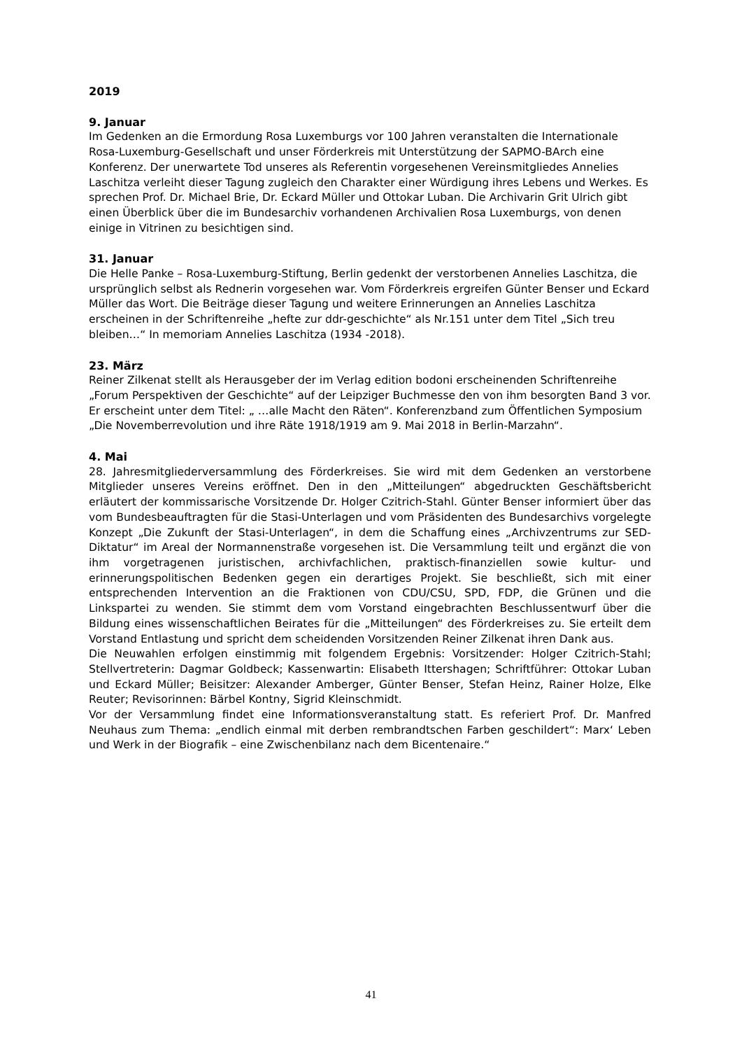2019
9. Januar
Im Gedenken an die Ermordung Rosa Luxemburgs vor 100 Jahren veranstalten die Internationale Rosa-Luxemburg-Gesellschaft und unser Förderkreis mit Unterstützung der SAPMO-BArch eine Konferenz. Der unerwartete Tod unseres als Referentin vorgesehenen Vereinsmitgliedes Annelies Laschitza verleiht dieser Tagung zugleich den Charakter einer Würdigung ihres Lebens und Werkes. Es sprechen Prof. Dr. Michael Brie, Dr. Eckard Müller und Ottokar Luban. Die Archivarin Grit Ulrich gibt einen Überblick über die im Bundesarchiv vorhandenen Archivalien Rosa Luxemburgs, von denen einige in Vitrinen zu besichtigen sind.
31. Januar
Die Helle Panke – Rosa-Luxemburg-Stiftung, Berlin gedenkt der verstorbenen Annelies Laschitza, die ursprünglich selbst als Rednerin vorgesehen war. Vom Förderkreis ergreifen Günter Benser und Eckard Müller das Wort. Die Beiträge dieser Tagung und weitere Erinnerungen an Annelies Laschitza erscheinen in der Schriftenreihe „hefte zur ddr-geschichte“ als Nr.151 unter dem Titel „Sich treu bleiben…“ In memoriam Annelies Laschitza (1934 -2018).
23. März
Reiner Zilkenat stellt als Herausgeber der im Verlag edition bodoni erscheinenden Schriftenreihe „Forum Perspektiven der Geschichte“ auf der Leipziger Buchmesse den von ihm besorgten Band 3 vor. Er erscheint unter dem Titel: „ …alle Macht den Räten“. Konferenzband zum Öffentlichen Symposium „Die Novemberrevolution und ihre Räte 1918/1919 am 9. Mai 2018 in Berlin-Marzahn“.
4. Mai
28. Jahresmitgliederversammlung des Förderkreises. Sie wird mit dem Gedenken an verstorbene Mitglieder unseres Vereins eröffnet. Den in den „Mitteilungen“ abgedruckten Geschäftsbericht erläutert der kommissarische Vorsitzende Dr. Holger Czitrich-Stahl. Günter Benser informiert über das vom Bundesbeauftragten für die Stasi-Unterlagen und vom Präsidenten des Bundesarchivs vorgelegte Konzept „Die Zukunft der Stasi-Unterlagen“, in dem die Schaffung eines „Archivzentrums zur SED-Diktatur“ im Areal der Normannenstraße vorgesehen ist. Die Versammlung teilt und ergänzt die von ihm vorgetragenen juristischen, archivfachlichen, praktisch-finanziellen sowie kultur- und erinnerungspolitischen Bedenken gegen ein derartiges Projekt. Sie beschließt, sich mit einer entsprechenden Intervention an die Fraktionen von CDU/CSU, SPD, FDP, die Grünen und die Linkspartei zu wenden. Sie stimmt dem vom Vorstand eingebrachten Beschlussentwurf über die Bildung eines wissenschaftlichen Beirates für die „Mitteilungen“ des Förderkreises zu. Sie erteilt dem Vorstand Entlastung und spricht dem scheidenden Vorsitzenden Reiner Zilkenat ihren Dank aus.
Die Neuwahlen erfolgen einstimmig mit folgendem Ergebnis: Vorsitzender: Holger Czitrich-Stahl; Stellvertreterin: Dagmar Goldbeck; Kassenwartin: Elisabeth Ittershagen; Schriftführer: Ottokar Luban und Eckard Müller; Beisitzer: Alexander Amberger, Günter Benser, Stefan Heinz, Rainer Holze, Elke Reuter; Revisorinnen: Bärbel Kontny, Sigrid Kleinschmidt.
Vor der Versammlung findet eine Informationsveranstaltung statt. Es referiert Prof. Dr. Manfred Neuhaus zum Thema: „endlich einmal mit derben rembrandtschen Farben geschildert“: Marx‘ Leben und Werk in der Biografik – eine Zwischenbilanz nach dem Bicentenaire.“
41